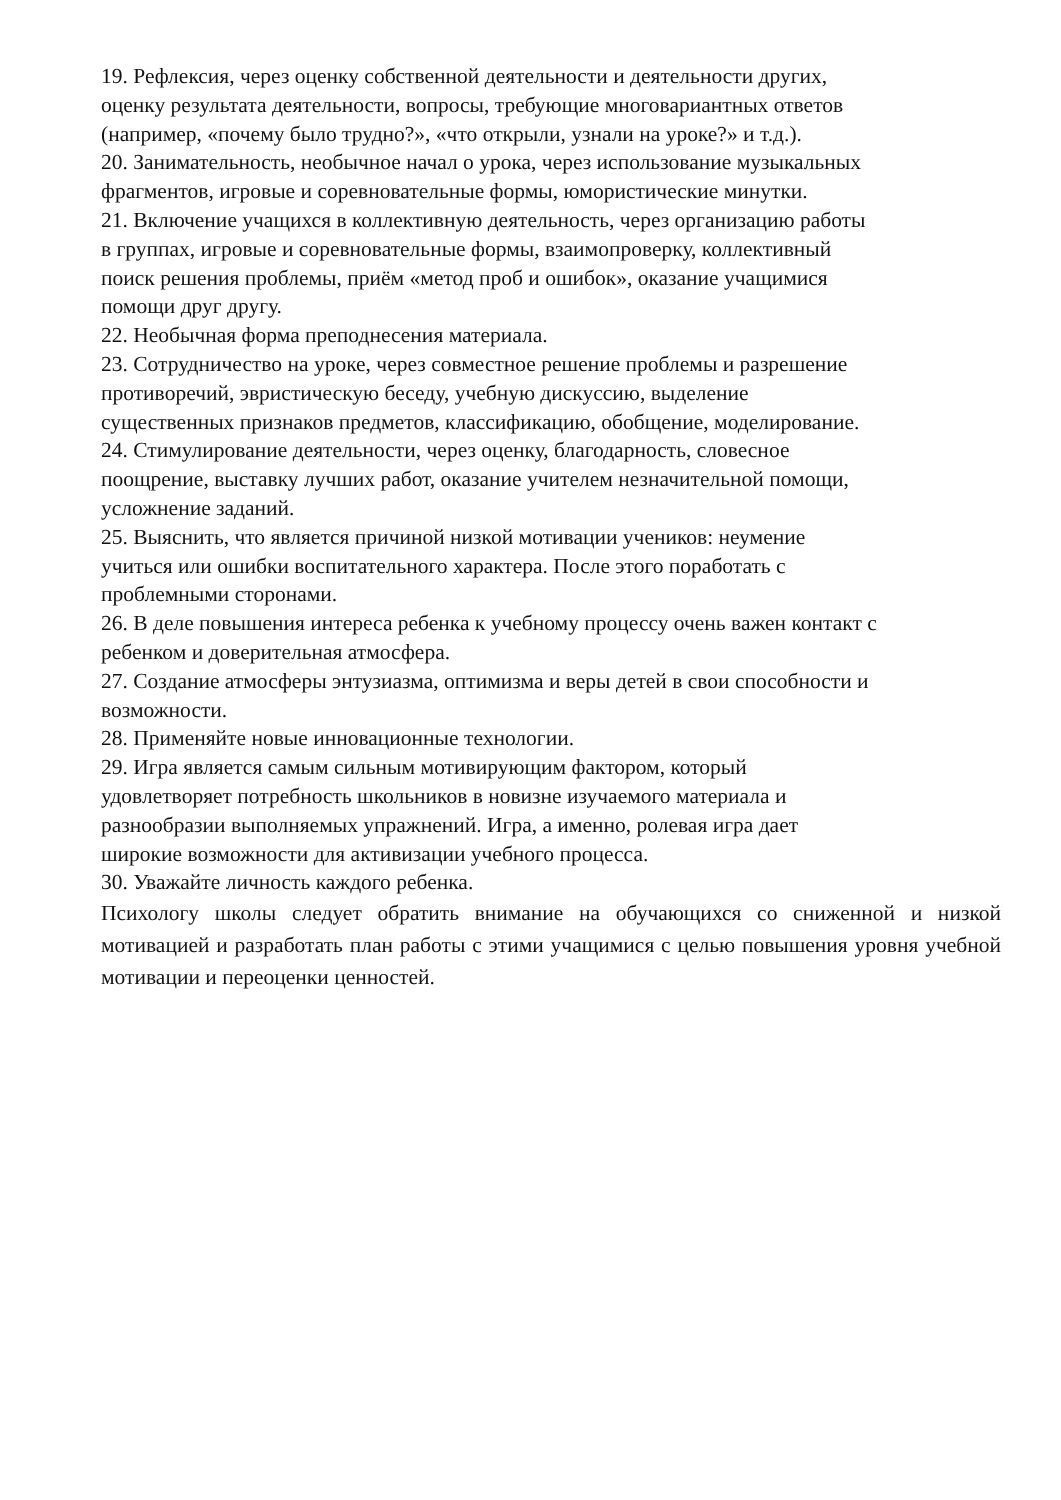19. Рефлексия, через оценку собственной деятельности и деятельности других,
оценку результата деятельности, вопросы, требующие многовариантных ответов
(например, «почему было трудно?», «что открыли, узнали на уроке?» и т.д.).
20. Занимательность, необычное начал о урока, через использование музыкальных
фрагментов, игровые и соревновательные формы, юмористические минутки.
21. Включение учащихся в коллективную деятельность, через организацию работы
в группах, игровые и соревновательные формы, взаимопроверку, коллективный
поиск решения проблемы, приём «метод проб и ошибок», оказание учащимися
помощи друг другу.
22. Необычная форма преподнесения материала.
23. Сотрудничество на уроке, через совместное решение проблемы и разрешение
противоречий, эвристическую беседу, учебную дискуссию, выделение
существенных признаков предметов, классификацию, обобщение, моделирование.
24. Стимулирование деятельности, через оценку, благодарность, словесное
поощрение, выставку лучших работ, оказание учителем незначительной помощи,
усложнение заданий.
25. Выяснить, что является причиной низкой мотивации учеников: неумение
учиться или ошибки воспитательного характера. После этого поработать с
проблемными сторонами.
26. В деле повышения интереса ребенка к учебному процессу очень важен контакт с
ребенком и доверительная атмосфера.
27. Создание атмосферы энтузиазма, оптимизма и веры детей в свои способности и
возможности.
28. Применяйте новые инновационные технологии.
29. Игра является самым сильным мотивирующим фактором, который
удовлетворяет потребность школьников в новизне изучаемого материала и
разнообразии выполняемых упражнений. Игра, а именно, ролевая игра дает
широкие возможности для активизации учебного процесса.
30. Уважайте личность каждого ребенка.
Психологу школы следует обратить внимание на обучающихся со сниженной и низкой мотивацией и разработать план работы с этими учащимися с целью повышения уровня учебной мотивации и переоценки ценностей.